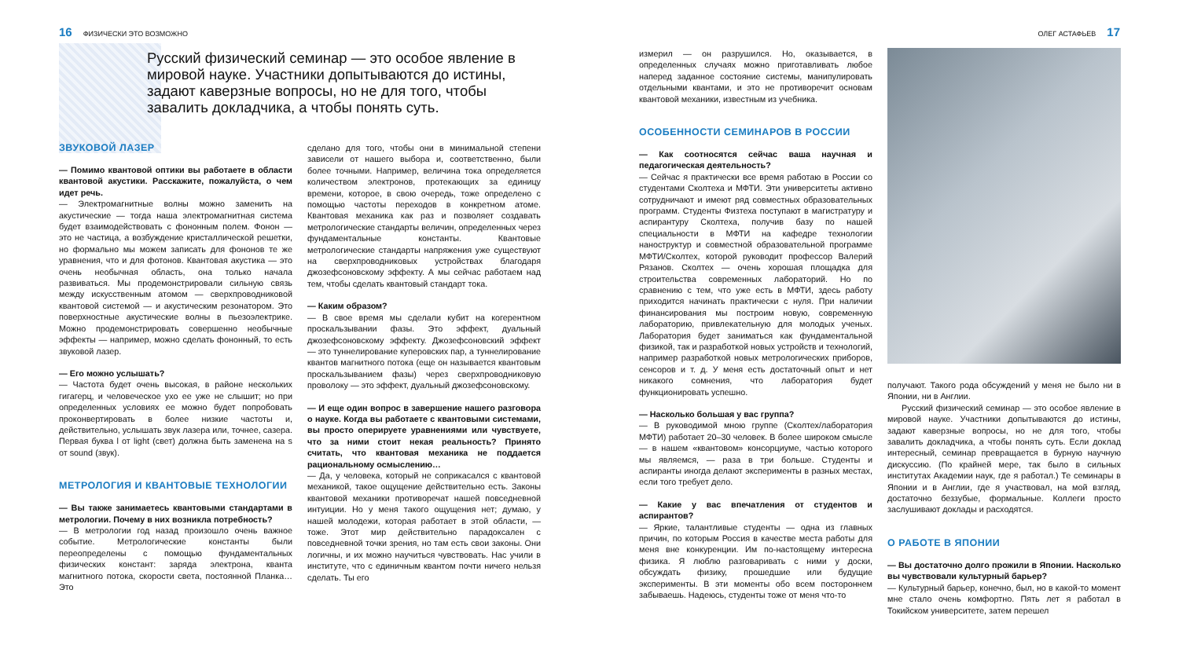16 ФИЗИЧЕСКИ ЭТО ВОЗМОЖНО
Русский физический семинар — это особое явление в мировой науке. Участники допытываются до истины, задают каверзные вопросы, но не для того, чтобы завалить докладчика, а чтобы понять суть.
ЗВУКОВОЙ ЛАЗЕР
— Помимо квантовой оптики вы работаете в области квантовой акустики. Расскажите, пожалуйста, о чем идет речь.
— Электромагнитные волны можно заменить на акустические — тогда наша электромагнитная система будет взаимодействовать с фононным полем. Фонон — это не частица, а возбуждение кристаллической решетки, но формально мы можем записать для фононов те же уравнения, что и для фотонов. Квантовая акустика — это очень необычная область, она только начала развиваться. Мы продемонстрировали сильную связь между искусственным атомом — сверхпроводниковой квантовой системой — и акустическим резонатором. Это поверхностные акустические волны в пьезоэлектрике. Можно продемонстрировать совершенно необычные эффекты — например, можно сделать фононный, то есть звуковой лазер.
— Его можно услышать?
— Частота будет очень высокая, в районе нескольких гигагерц, и человеческое ухо ее уже не слышит; но при определенных условиях ее можно будет попробовать проконвертировать в более низкие частоты и, действительно, услышать звук лазера или, точнее, сазера. Первая буква l от light (свет) должна быть заменена на s от sound (звук).
МЕТРОЛОГИЯ И КВАНТОВЫЕ ТЕХНОЛОГИИ
— Вы также занимаетесь квантовыми стандартами в метрологии. Почему в них возникла потребность?
— В метрологии год назад произошло очень важное событие. Метрологические константы были переопределены с помощью фундаментальных физических констант: заряда электрона, кванта магнитного потока, скорости света, постоянной Планка… Это
сделано для того, чтобы они в минимальной степени зависели от нашего выбора и, соответственно, были более точными. Например, величина тока определяется количеством электронов, протекающих за единицу времени, которое, в свою очередь, тоже определено с помощью частоты переходов в конкретном атоме. Квантовая механика как раз и позволяет создавать метрологические стандарты величин, определенных через фундаментальные константы. Квантовые метрологические стандарты напряжения уже существуют на сверхпроводниковых устройствах благодаря джозефсоновскому эффекту. А мы сейчас работаем над тем, чтобы сделать квантовый стандарт тока.
— Каким образом?
— В свое время мы сделали кубит на когерентном проскальзывании фазы. Это эффект, дуальный джозефсоновскому эффекту. Джозефсоновский эффект — это туннелирование куперовских пар, а туннелирование квантов магнитного потока (еще он называется квантовым проскальзыванием фазы) через сверхпроводниковую проволоку — это эффект, дуальный джозефсоновскому.
— И еще один вопрос в завершение нашего разговора о науке. Когда вы работаете с квантовыми системами, вы просто оперируете уравнениями или чувствуете, что за ними стоит некая реальность? Принято считать, что квантовая механика не поддается рациональному осмыслению…
— Да, у человека, который не соприкасался с квантовой механикой, такое ощущение действительно есть. Законы квантовой механики противоречат нашей повседневной интуиции. Но у меня такого ощущения нет; думаю, у нашей молодежи, которая работает в этой области, — тоже. Этот мир действительно парадоксален с повседневной точки зрения, но там есть свои законы. Они логичны, и их можно научиться чувствовать. Нас учили в институте, что с единичным квантом почти ничего нельзя сделать. Ты его
ОЛЕГ АСТАФЬЕВ 17
измерил — он разрушился. Но, оказывается, в определенных случаях можно приготавливать любое наперед заданное состояние системы, манипулировать отдельными квантами, и это не противоречит основам квантовой механики, известным из учебника.
ОСОБЕННОСТИ СЕМИНАРОВ В РОССИИ
— Как соотносятся сейчас ваша научная и педагогическая деятельность?
— Сейчас я практически все время работаю в России со студентами Сколтеха и МФТИ. Эти университеты активно сотрудничают и имеют ряд совместных образовательных программ. Студенты Физтеха поступают в магистратуру и аспирантуру Сколтеха, получив базу по нашей специальности в МФТИ на кафедре технологии наноструктур и совместной образовательной программе МФТИ/Сколтех, которой руководит профессор Валерий Рязанов. Сколтех — очень хорошая площадка для строительства современных лабораторий. Но по сравнению с тем, что уже есть в МФТИ, здесь работу приходится начинать практически с нуля. При наличии финансирования мы построим новую, современную лабораторию, привлекательную для молодых ученых. Лаборатория будет заниматься как фундаментальной физикой, так и разработкой новых устройств и технологий, например разработкой новых метрологических приборов, сенсоров и т. д. У меня есть достаточный опыт и нет никакого сомнения, что лаборатория будет функционировать успешно.
— Насколько большая у вас группа?
— В руководимой мною группе (Сколтех/лаборатория МФТИ) работает 20–30 человек. В более широком смысле — в нашем «квантовом» консорциуме, частью которого мы являемся, — раза в три больше. Студенты и аспиранты иногда делают эксперименты в разных местах, если того требует дело.
— Какие у вас впечатления от студентов и аспирантов?
— Яркие, талантливые студенты — одна из главных причин, по которым Россия в качестве места работы для меня вне конкуренции. Им по-настоящему интересна физика. Я люблю разговаривать с ними у доски, обсуждать физику, прошедшие или будущие эксперименты. В эти моменты обо всем постороннем забываешь. Надеюсь, студенты тоже от меня что-то
получают. Такого рода обсуждений у меня не было ни в Японии, ни в Англии.
Русский физический семинар — это особое явление в мировой науке. Участники допытываются до истины, задают каверзные вопросы, но не для того, чтобы завалить докладчика, а чтобы понять суть. Если доклад интересный, семинар превращается в бурную научную дискуссию. (По крайней мере, так было в сильных институтах Академии наук, где я работал.) Те семинары в Японии и в Англии, где я участвовал, на мой взгляд, достаточно беззубые, формальные. Коллеги просто заслушивают доклады и расходятся.
О РАБОТЕ В ЯПОНИИ
— Вы достаточно долго прожили в Японии. Насколько вы чувствовали культурный барьер?
— Культурный барьер, конечно, был, но в какой-то момент мне стало очень комфортно. Пять лет я работал в Токийском университете, затем перешел